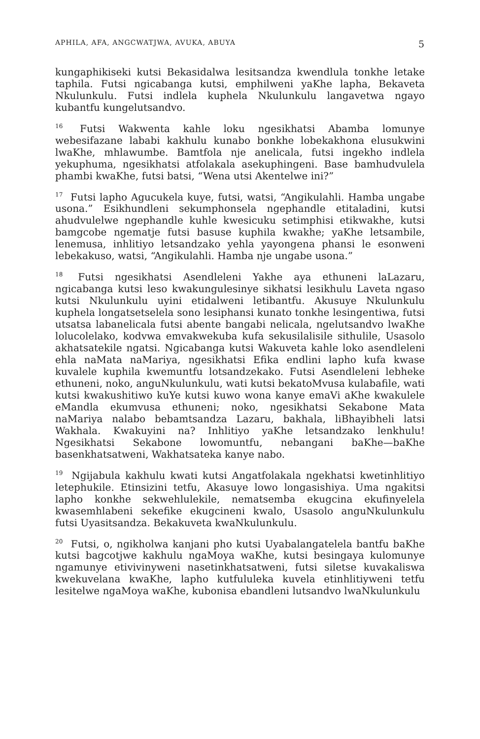APHILA, AFA, ANGCWATJWA, AVUKA, ABUYA 5
kungaphikiseki kutsi Bekasidalwa lesitsandza kwendlula tonkhe letake taphila. Futsi ngicabanga kutsi, emphilweni yaKhe lapha, Bekaveta Nkulunkulu. Futsi indlela kuphela Nkulunkulu langavetwa ngayo kubantfu kungelutsandvo.
<sup>16</sup> Futsi Wakwenta kahle loku ngesikhatsi Abamba lomunye webesifazane lababi kakhulu kunabo bonkhe lobekakhona elusukwini lwaKhe, mhlawumbe. Bamtfola nje anelicala, futsi ingekho indlela yekuphuma, ngesikhatsi atfolakala asekuphingeni. Base bamhudvulela phambi kwaKhe, futsi batsi, “Wena utsi Akentelwe ini?”
<sup>17</sup> Futsi lapho Agucukela kuye, futsi, watsi, “Angikulahli. Hamba ungabe usona.” Esikhundleni sekumphonsela ngephandle etitaladini, kutsi ahudvulelwe ngephandle kuhle kwesicuku setimphisi etikwakhe, kutsi bamgcobe ngematje futsi basuse kuphila kwakhe; yaKhe letsambile, lenemusa, inhlitiyo letsandzako yehla yayongena phansi le esonweni lebekakuso, watsi, “Angikulahli. Hamba nje ungabe usona.”
<sup>18</sup> Futsi ngesikhatsi Asendleleni Yakhe aya ethuneni laLazaru, ngicabanga kutsi leso kwakungulesinye sikhatsi lesikhulu Laveta ngaso kutsi Nkulunkulu uyini etidalweni letibantfu. Akusuye Nkulunkulu kuphela longatsetselela sono lesiphansi kunato tonkhe lesingentiwa, futsi utsatsa labanelicala futsi abente bangabi nelicala, ngelutsandvo lwaKhe lolucolelako, kodvwa emvakwekuba kufa sekusilalisile sithulile, Usasolo akhatsatekile ngatsi. Ngicabanga kutsi Wakuveta kahle loko asendleleni ehla naMata naMariya, ngesikhatsi Efika endlini lapho kufa kwase kuvalele kuphila kwemuntfu lotsandzekako. Futsi Asendleleni lebheke ethuneni, noko, anguNkulunkulu, wati kutsi bekatoMvusa kulabafile, wati kutsi kwakushitiwo kuYe kutsi kuwo wona kanye emaVi aKhe kwakulele eMandla ekumvusa ethuneni; noko, ngesikhatsi Sekabone Mata naMariya nalabo bebamtsandza Lazaru, bakhala, liBhayibheli latsi Wakhala. Kwakuyini na? Inhlitiyo yaKhe letsandzako lenkhulu! Ngesikhatsi Sekabone lowomuntfu, nebangani baKhe—baKhe basenkhatsatweni, Wakhatsateka kanye nabo.
<sup>19</sup> Ngijabula kakhulu kwati kutsi Angatfolakala ngekhatsi kwetinhlitiyo letephukile. Etinsizini tetfu, Akasuye lowo longasishiya. Uma ngakitsi lapho konkhe sekwehlulekile, nematsemba ekugcina ekufinyelela kwasemhlabeni sekefike ekugcineni kwalo, Usasolo anguNkulunkulu futsi Uyasitsandza. Bekakuveta kwaNkulunkulu.
<sup>20</sup> Futsi, o, ngikholwa kanjani pho kutsi Uyabalangatelela bantfu baKhe kutsi bagcotjwe kakhulu ngaMoya waKhe, kutsi besingaya kulomunye ngamunye etivivinyweni nasetinkhatsatweni, futsi siletse kuvakaliswa kwekuvelana kwaKhe, lapho kutfululeka kuvela etinhlitiyweni tetfu lesitelwe ngaMoya waKhe, kubonisa ebandleni lutsandvo lwaNkulunkulu